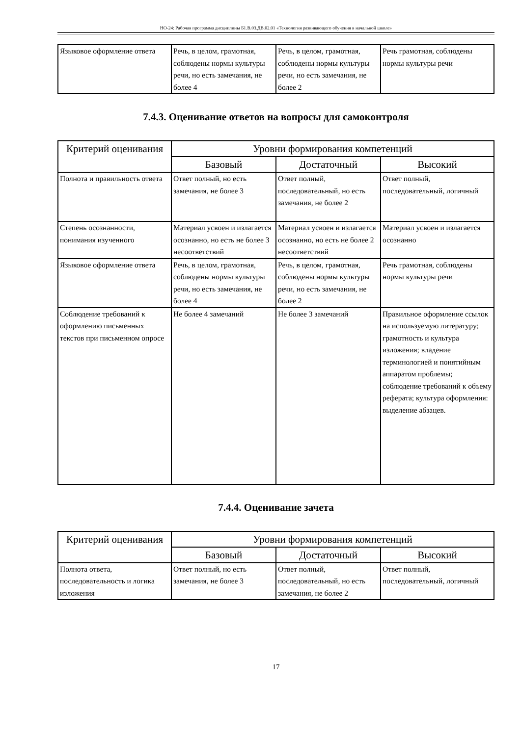НО-24: Рабочая программа дисциплины Б1.В.03.ДВ.02.01 «Технология развивающего обучения в начальной школе»
| Языковое оформление ответа | Речь, в целом, грамотная, соблюдены нормы культуры речи, но есть замечания, не более 4 | Речь, в целом, грамотная, соблюдены нормы культуры речи, но есть замечания, не более 2 | Речь грамотная, соблюдены нормы культуры речи |
7.4.3. Оценивание ответов на вопросы для самоконтроля
| Критерий оценивания | Уровни формирования компетенций | | |
| --- | --- | --- | --- |
| | Базовый | Достаточный | Высокий |
| Полнота и правильность ответа | Ответ полный, но есть замечания, не более 3 | Ответ полный, последовательный, но есть замечания, не более 2 | Ответ полный, последовательный, логичный |
| Степень осознанности, понимания изученного | Материал усвоен и излагается осознанно, но есть не более 3 несоответствий | Материал усвоен и излагается осознанно, но есть не более 2 несоответствий | Материал усвоен и излагается осознанно |
| Языковое оформление ответа | Речь, в целом, грамотная, соблюдены нормы культуры речи, но есть замечания, не более 4 | Речь, в целом, грамотная, соблюдены нормы культуры речи, но есть замечания, не более 2 | Речь грамотная, соблюдены нормы культуры речи |
| Соблюдение требований к оформлению письменных текстов при письменном опросе | Не более 4 замечаний | Не более 3 замечаний | Правильное оформление ссылок на используемую литературу; грамотность и культура изложения; владение терминологией и понятийным аппаратом проблемы; соблюдение требований к объему реферата; культура оформления: выделение абзацев. |
7.4.4. Оценивание зачета
| Критерий оценивания | Уровни формирования компетенций | | |
| --- | --- | --- | --- |
| | Базовый | Достаточный | Высокий |
| Полнота ответа, последовательность и логика изложения | Ответ полный, но есть замечания, не более 3 | Ответ полный, последовательный, но есть замечания, не более 2 | Ответ полный, последовательный, логичный |
17